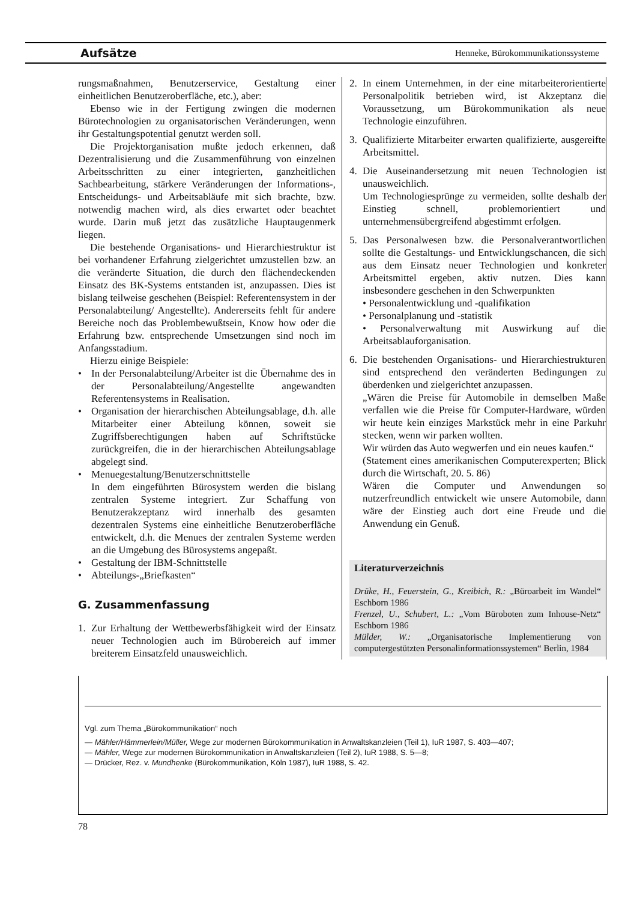Aufsätze Henneke, Bürokommunikationssysteme
rungsmaßnahmen, Benutzerservice, Gestaltung einer einheitlichen Benutzeroberfläche, etc.), aber:
Ebenso wie in der Fertigung zwingen die modernen Bürotechnologien zu organisatorischen Veränderungen, wenn ihr Gestaltungspotential genutzt werden soll.
Die Projektorganisation mußte jedoch erkennen, daß Dezentralisierung und die Zusammenführung von einzelnen Arbeitsschritten zu einer integrierten, ganzheitlichen Sachbearbeitung, stärkere Veränderungen der Informations-, Entscheidungs- und Arbeitsabläufe mit sich brachte, bzw. notwendig machen wird, als dies erwartet oder beachtet wurde. Darin muß jetzt das zusätzliche Hauptaugenmerk liegen.
Die bestehende Organisations- und Hierarchiestruktur ist bei vorhandener Erfahrung zielgerichtet umzustellen bzw. an die veränderte Situation, die durch den flächendeckenden Einsatz des BK-Systems entstanden ist, anzupassen. Dies ist bislang teilweise geschehen (Beispiel: Referentensystem in der Personalabteilung/ Angestellte). Andererseits fehlt für andere Bereiche noch das Problembewußtsein, Know how oder die Erfahrung bzw. entsprechende Umsetzungen sind noch im Anfangsstadium.
Hierzu einige Beispiele:
• In der Personalabteilung/Arbeiter ist die Übernahme des in der Personalabteilung/Angestellte angewandten Referentensystems in Realisation.
• Organisation der hierarchischen Abteilungsablage, d.h. alle Mitarbeiter einer Abteilung können, soweit sie Zugriffsberechtigungen haben auf Schriftstücke zurückgreifen, die in der hierarchischen Abteilungsablage abgelegt sind.
• Menuegestaltung/Benutzerschnittstelle
In dem eingeführten Bürosystem werden die bislang zentralen Systeme integriert. Zur Schaffung von Benutzerakzeptanz wird innerhalb des gesamten dezentralen Systems eine einheitliche Benutzeroberfläche entwickelt, d.h. die Menues der zentralen Systeme werden an die Umgebung des Bürosystems angepaßt.
• Gestaltung der IBM-Schnittstelle
• Abteilungs-„Briefkasten“
G. Zusammenfassung
1. Zur Erhaltung der Wettbewerbsfähigkeit wird der Einsatz neuer Technologien auch im Bürobereich auf immer breiterem Einsatzfeld unausweichlich.
2. In einem Unternehmen, in der eine mitarbeiterorientierte Personalpolitik betrieben wird, ist Akzeptanz die Voraussetzung, um Bürokommunikation als neue Technologie einzuführen.
3. Qualifizierte Mitarbeiter erwarten qualifizierte, ausgereifte Arbeitsmittel.
4. Die Auseinandersetzung mit neuen Technologien ist unausweichlich.
Um Technologiesprünge zu vermeiden, sollte deshalb der Einstieg schnell, problemorientiert und unternehmensübergreifend abgestimmt erfolgen.
5. Das Personalwesen bzw. die Personalverantwortlichen sollte die Gestaltungs- und Entwicklungschancen, die sich aus dem Einsatz neuer Technologien und konkreter Arbeitsmittel ergeben, aktiv nutzen. Dies kann insbesondere geschehen in den Schwerpunkten
• Personalentwicklung und -qualifikation
• Personalplanung und -statistik
• Personalverwaltung mit Auswirkung auf die Arbeitsablauforganisation.
6. Die bestehenden Organisations- und Hierarchiestrukturen sind entsprechend den veränderten Bedingungen zu überdenken und zielgerichtet anzupassen.
„Wären die Preise für Automobile in demselben Maße verfallen wie die Preise für Computer-Hardware, würden wir heute kein einziges Markstück mehr in eine Parkuhr stecken, wenn wir parken wollten.
Wir würden das Auto wegwerfen und ein neues kaufen.“
(Statement eines amerikanischen Computerexperten; Blick durch die Wirtschaft, 20. 5. 86)
Wären die Computer und Anwendungen so nutzerfreundlich entwickelt wie unsere Automobile, dann wäre der Einstieg auch dort eine Freude und die Anwendung ein Genuß.
Literaturverzeichnis
Drüke, H., Feuerstein, G., Kreibich, R.: „Büroarbeit im Wandel“ Eschborn 1986
Frenzel, U., Schubert, L.: „Vom Büroboten zum Inhouse-Netz“ Eschborn 1986
Mülder, W.: „Organisatorische Implementierung von computergestützten Personalinformationssystemen“ Berlin, 1984
Vgl. zum Thema „Bürokommunikation“ noch
— Mähler/Hämmerlein/Müller, Wege zur modernen Bürokommunikation in Anwaltskanzleien (Teil 1), IuR 1987, S. 403—407;
— Mähler, Wege zur modernen Bürokommunikation in Anwaltskanzleien (Teil 2), IuR 1988, S. 5—8;
— Drücker, Rez. v. Mundhenke (Bürokommunikation, Köln 1987), IuR 1988, S. 42.
78